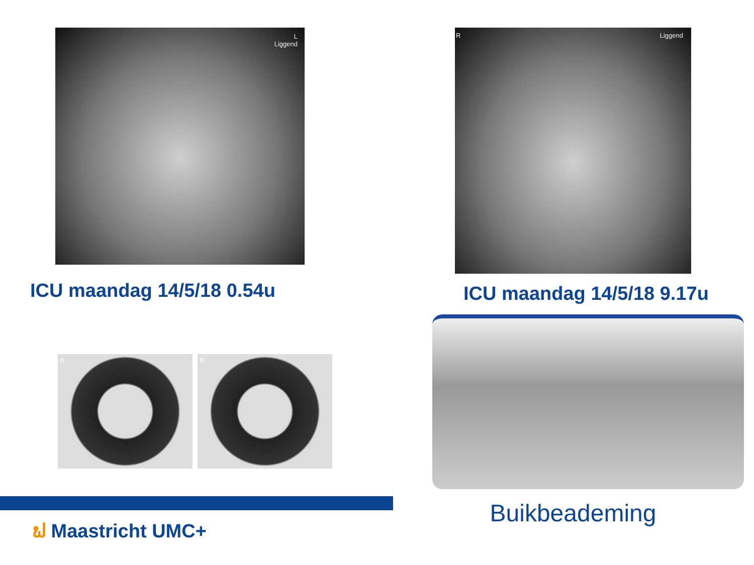L
Liggend
ICU maandag 14/5/18 0.54u
A B
R Liggend
ICU maandag 14/5/18 9.17u
Buikbeademing
ຟ Maastricht UMC+